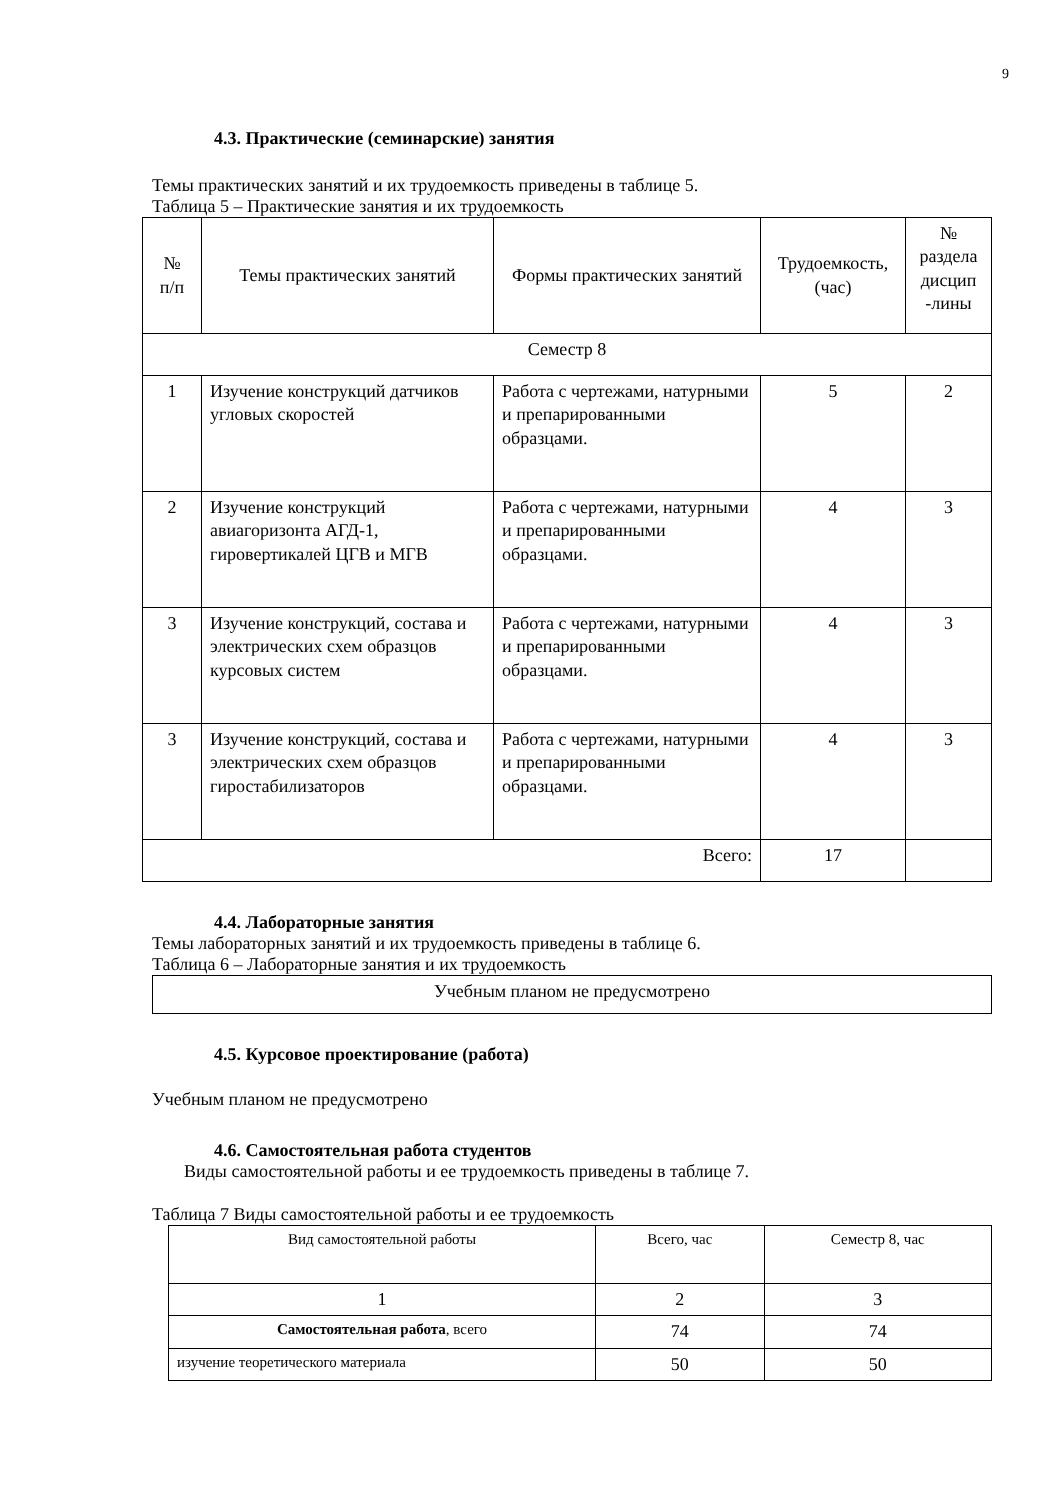9
4.3. Практические (семинарские) занятия
Темы практических занятий и их трудоемкость приведены в таблице 5.
Таблица 5 – Практические занятия и их трудоемкость
| № п/п | Темы практических занятий | Формы практических занятий | Трудоемкость, (час) | № раздела дисцип -лины |
| --- | --- | --- | --- | --- |
| Семестр 8 | | | | |
| 1 | Изучение конструкций датчиков угловых скоростей | Работа с чертежами, натурными и препарированными образцами. | 5 | 2 |
| 2 | Изучение конструкций авиагоризонта АГД-1, гировертикалей ЦГВ и МГВ | Работа с чертежами, натурными и препарированными образцами. | 4 | 3 |
| 3 | Изучение конструкций, состава и электрических схем образцов курсовых систем | Работа с чертежами, натурными и препарированными образцами. | 4 | 3 |
| 3 | Изучение конструкций, состава и электрических схем образцов гиростабилизаторов | Работа с чертежами, натурными и препарированными образцами. | 4 | 3 |
| Всего: | | | 17 | |
4.4. Лабораторные занятия
Темы лабораторных занятий и их трудоемкость приведены в таблице 6.
Таблица 6 – Лабораторные занятия и их трудоемкость
| Учебным планом не предусмотрено |
4.5. Курсовое проектирование (работа)
Учебным планом не предусмотрено
4.6. Самостоятельная работа студентов
Виды самостоятельной работы и ее трудоемкость приведены в таблице 7.
Таблица 7 Виды самостоятельной работы и ее трудоемкость
| Вид самостоятельной работы | Всего, час | Семестр 8, час |
| 1 | 2 | 3 |
| Самостоятельная работа , всего | 74 | 74 |
| изучение теоретического материала | 50 | 50 |